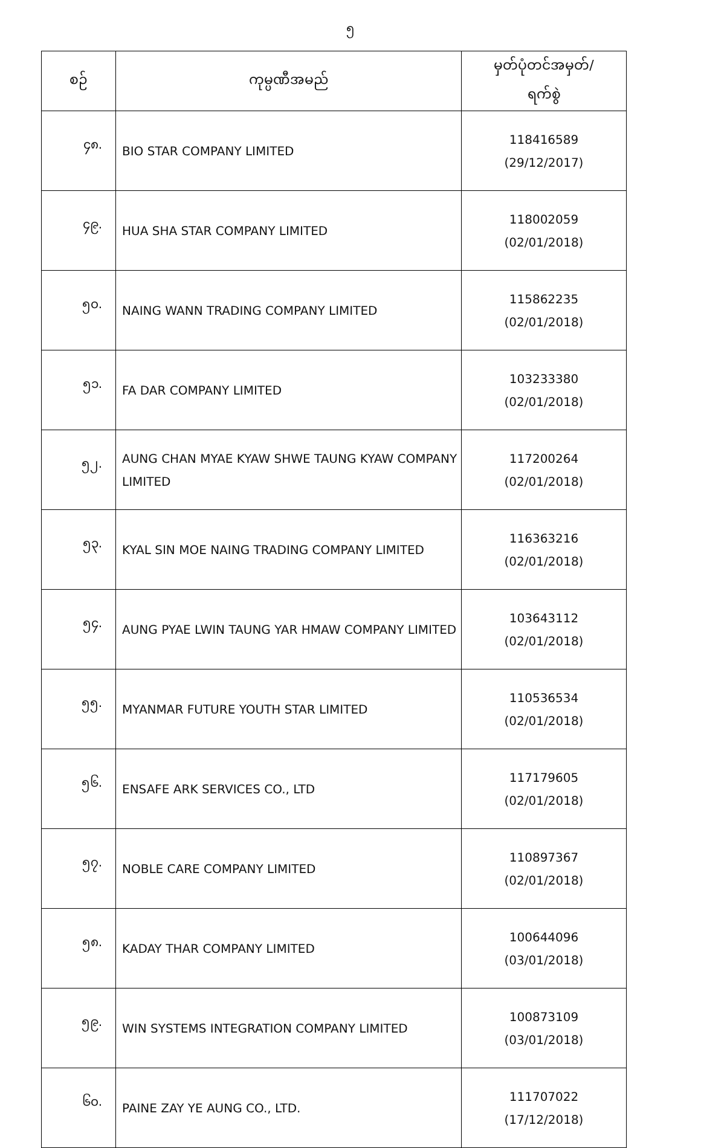၅
| စဉ် | ကုမ္ပဏီအမည် | မှတ်ပုံတင်အမှတ်/ ရက်စွဲ |
| --- | --- | --- |
| ၄၈. | BIO STAR COMPANY LIMITED | 118416589 (29/12/2017) |
| ၄၉. | HUA SHA STAR COMPANY LIMITED | 118002059 (02/01/2018) |
| ၅၀. | NAING WANN TRADING COMPANY LIMITED | 115862235 (02/01/2018) |
| ၅၁. | FA DAR COMPANY LIMITED | 103233380 (02/01/2018) |
| ၅၂. | AUNG CHAN MYAE KYAW SHWE TAUNG KYAW COMPANY LIMITED | 117200264 (02/01/2018) |
| ၅၃. | KYAL SIN MOE NAING TRADING COMPANY LIMITED | 116363216 (02/01/2018) |
| ၅၄. | AUNG PYAE LWIN TAUNG YAR HMAW COMPANY LIMITED | 103643112 (02/01/2018) |
| ၅၅. | MYANMAR FUTURE YOUTH STAR LIMITED | 110536534 (02/01/2018) |
| ၅၆. | ENSAFE ARK SERVICES CO., LTD | 117179605 (02/01/2018) |
| ၅၇. | NOBLE CARE COMPANY LIMITED | 110897367 (02/01/2018) |
| ၅၈. | KADAY THAR COMPANY LIMITED | 100644096 (03/01/2018) |
| ၅၉. | WIN SYSTEMS INTEGRATION COMPANY LIMITED | 100873109 (03/01/2018) |
| ၆၀. | PAINE ZAY YE AUNG CO., LTD. | 111707022 (17/12/2018) |